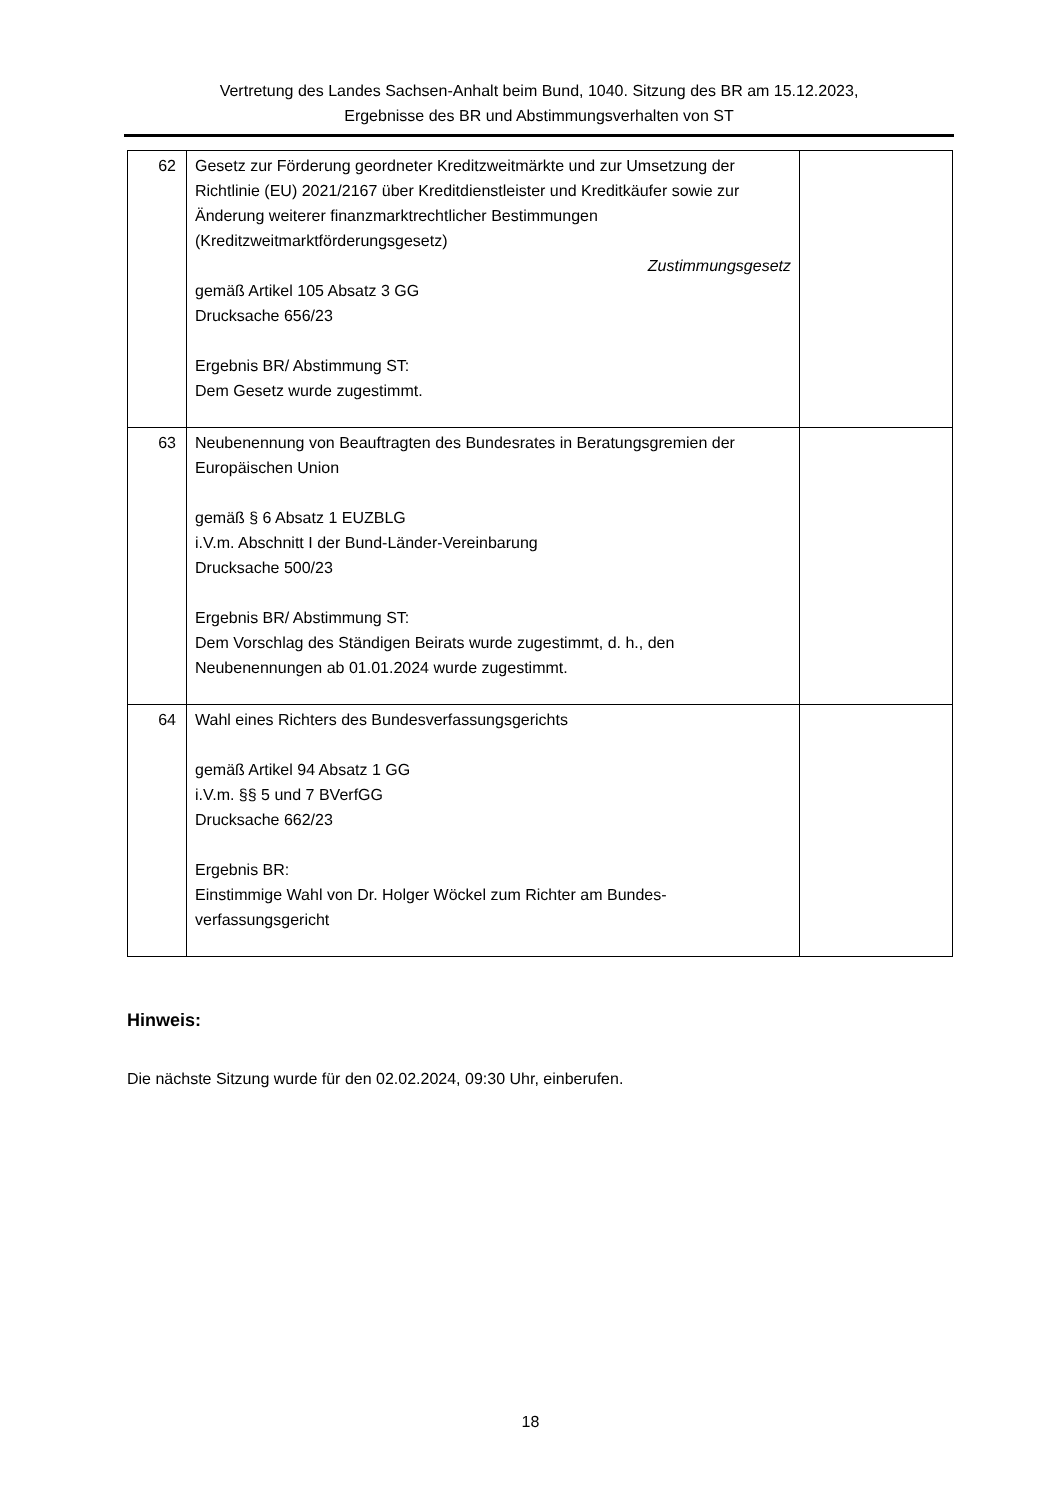Vertretung des Landes Sachsen-Anhalt beim Bund, 1040. Sitzung des BR am 15.12.2023,
Ergebnisse des BR und Abstimmungsverhalten von ST
| 62 | Gesetz zur Förderung geordneter Kreditzweitmärkte und zur Umsetzung der Richtlinie (EU) 2021/2167 über Kreditdienstleister und Kreditkäufer sowie zur Änderung weiterer finanzmarktrechtlicher Bestimmungen (Kreditzweitmarktförderungsgesetz) Zustimmungsgesetz gemäß Artikel 105 Absatz 3 GG Drucksache 656/23 Ergebnis BR/ Abstimmung ST: Dem Gesetz wurde zugestimmt. | |
| 63 | Neubenennung von Beauftragten des Bundesrates in Beratungsgremien der Europäischen Union gemäß § 6 Absatz 1 EUZBLG i.V.m. Abschnitt I der Bund-Länder-Vereinbarung Drucksache 500/23 Ergebnis BR/ Abstimmung ST: Dem Vorschlag des Ständigen Beirats wurde zugestimmt, d. h., den Neubenennungen ab 01.01.2024 wurde zugestimmt. | |
| 64 | Wahl eines Richters des Bundesverfassungsgerichts gemäß Artikel 94 Absatz 1 GG i.V.m. §§ 5 und 7 BVerfGG Drucksache 662/23 Ergebnis BR: Einstimmige Wahl von Dr. Holger Wöckel zum Richter am Bundes-verfassungsgericht | |
Hinweis:
Die nächste Sitzung wurde für den 02.02.2024, 09:30 Uhr, einberufen.
18